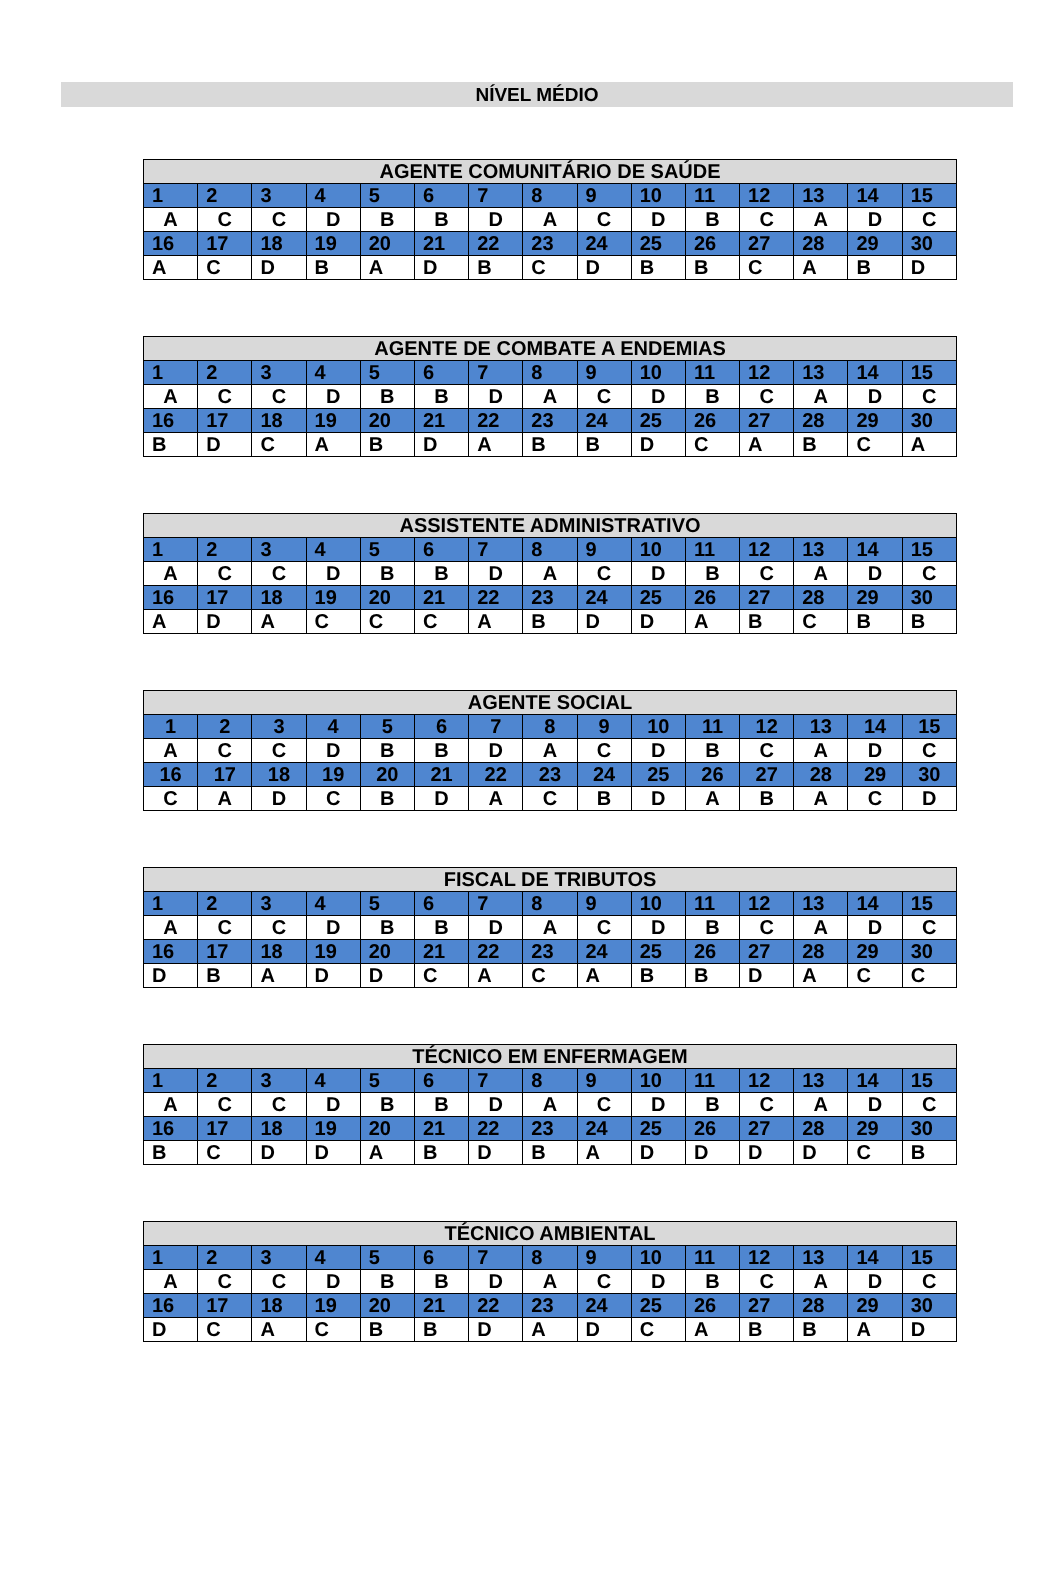NÍVEL MÉDIO
| AGENTE COMUNITÁRIO DE SAÚDE | | | | | | | | | | | | | | |
| --- | --- | --- | --- | --- | --- | --- | --- | --- | --- | --- | --- | --- | --- | --- |
| 1 | 2 | 3 | 4 | 5 | 6 | 7 | 8 | 9 | 10 | 11 | 12 | 13 | 14 | 15 |
| A | C | C | D | B | B | D | A | C | D | B | C | A | D | C |
| 16 | 17 | 18 | 19 | 20 | 21 | 22 | 23 | 24 | 25 | 26 | 27 | 28 | 29 | 30 |
| A | C | D | B | A | D | B | C | D | B | B | C | A | B | D |
| AGENTE DE COMBATE A ENDEMIAS | | | | | | | | | | | | | | |
| --- | --- | --- | --- | --- | --- | --- | --- | --- | --- | --- | --- | --- | --- | --- |
| 1 | 2 | 3 | 4 | 5 | 6 | 7 | 8 | 9 | 10 | 11 | 12 | 13 | 14 | 15 |
| A | C | C | D | B | B | D | A | C | D | B | C | A | D | C |
| 16 | 17 | 18 | 19 | 20 | 21 | 22 | 23 | 24 | 25 | 26 | 27 | 28 | 29 | 30 |
| B | D | C | A | B | D | A | B | B | D | C | A | B | C | A |
| ASSISTENTE ADMINISTRATIVO | | | | | | | | | | | | | | |
| --- | --- | --- | --- | --- | --- | --- | --- | --- | --- | --- | --- | --- | --- | --- |
| 1 | 2 | 3 | 4 | 5 | 6 | 7 | 8 | 9 | 10 | 11 | 12 | 13 | 14 | 15 |
| A | C | C | D | B | B | D | A | C | D | B | C | A | D | C |
| 16 | 17 | 18 | 19 | 20 | 21 | 22 | 23 | 24 | 25 | 26 | 27 | 28 | 29 | 30 |
| A | D | A | C | C | C | A | B | D | D | A | B | C | B | B |
| AGENTE SOCIAL | | | | | | | | | | | | | | |
| --- | --- | --- | --- | --- | --- | --- | --- | --- | --- | --- | --- | --- | --- | --- |
| 1 | 2 | 3 | 4 | 5 | 6 | 7 | 8 | 9 | 10 | 11 | 12 | 13 | 14 | 15 |
| A | C | C | D | B | B | D | A | C | D | B | C | A | D | C |
| 16 | 17 | 18 | 19 | 20 | 21 | 22 | 23 | 24 | 25 | 26 | 27 | 28 | 29 | 30 |
| C | A | D | C | B | D | A | C | B | D | A | B | A | C | D |
| FISCAL DE TRIBUTOS | | | | | | | | | | | | | | |
| --- | --- | --- | --- | --- | --- | --- | --- | --- | --- | --- | --- | --- | --- | --- |
| 1 | 2 | 3 | 4 | 5 | 6 | 7 | 8 | 9 | 10 | 11 | 12 | 13 | 14 | 15 |
| A | C | C | D | B | B | D | A | C | D | B | C | A | D | C |
| 16 | 17 | 18 | 19 | 20 | 21 | 22 | 23 | 24 | 25 | 26 | 27 | 28 | 29 | 30 |
| D | B | A | D | D | C | A | C | A | B | B | D | A | C | C |
| TÉCNICO EM ENFERMAGEM | | | | | | | | | | | | | | |
| --- | --- | --- | --- | --- | --- | --- | --- | --- | --- | --- | --- | --- | --- | --- |
| 1 | 2 | 3 | 4 | 5 | 6 | 7 | 8 | 9 | 10 | 11 | 12 | 13 | 14 | 15 |
| A | C | C | D | B | B | D | A | C | D | B | C | A | D | C |
| 16 | 17 | 18 | 19 | 20 | 21 | 22 | 23 | 24 | 25 | 26 | 27 | 28 | 29 | 30 |
| B | C | D | D | A | B | D | B | A | D | D | D | D | C | B |
| TÉCNICO AMBIENTAL | | | | | | | | | | | | | | |
| --- | --- | --- | --- | --- | --- | --- | --- | --- | --- | --- | --- | --- | --- | --- |
| 1 | 2 | 3 | 4 | 5 | 6 | 7 | 8 | 9 | 10 | 11 | 12 | 13 | 14 | 15 |
| A | C | C | D | B | B | D | A | C | D | B | C | A | D | C |
| 16 | 17 | 18 | 19 | 20 | 21 | 22 | 23 | 24 | 25 | 26 | 27 | 28 | 29 | 30 |
| D | C | A | C | B | B | D | A | D | C | A | B | B | A | D |